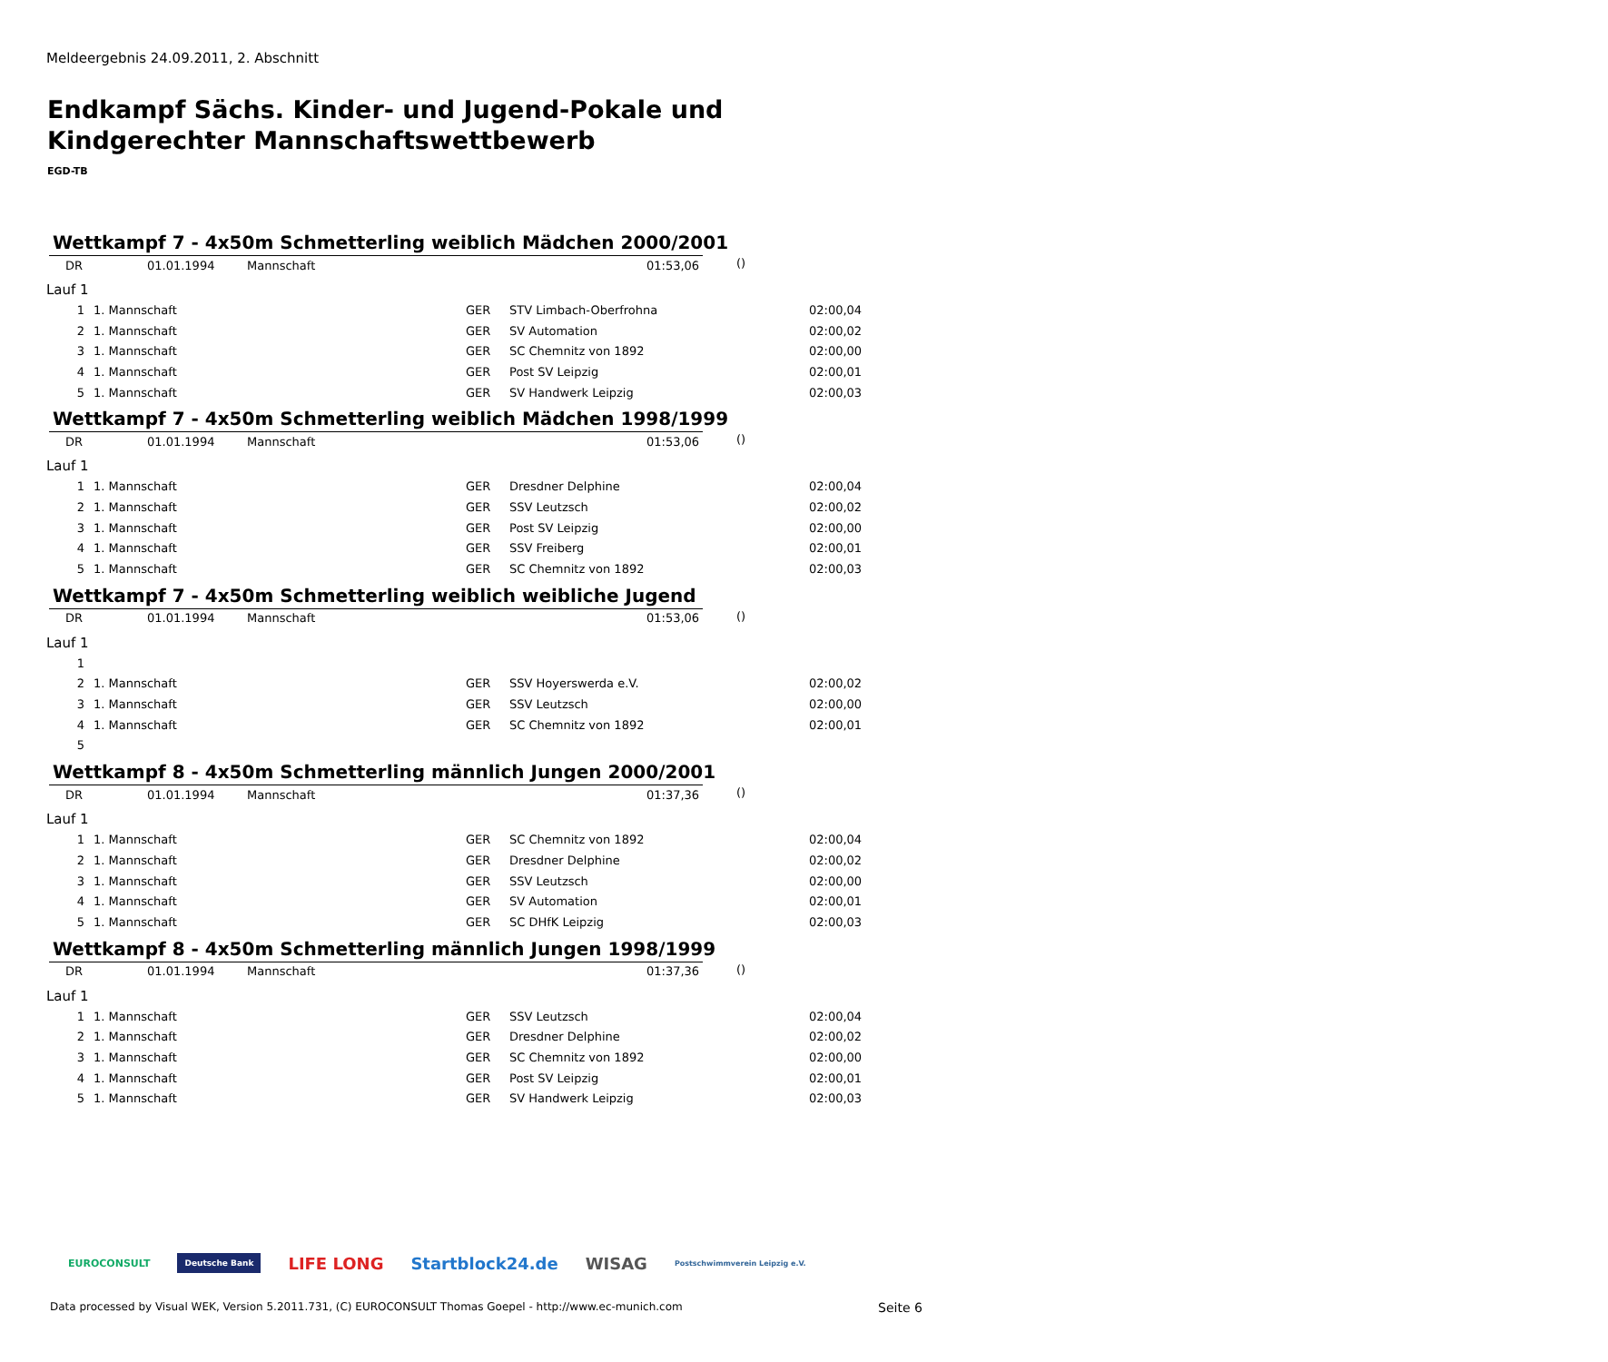Meldeergebnis 24.09.2011, 2. Abschnitt
Endkampf Sächs. Kinder- und Jugend-Pokale und
Kindgerechter Mannschaftswettbewerb
EGD-TB
Wettkampf 7 - 4x50m Schmetterling weiblich Mädchen 2000/2001
| DR | 01.01.1994 | Mannschaft | 01:53,06 | |
()
Lauf 1
| 1 | 1. Mannschaft | GER | STV Limbach-Oberfrohna | 02:00,04 |
| 2 | 1. Mannschaft | GER | SV Automation | 02:00,02 |
| 3 | 1. Mannschaft | GER | SC Chemnitz von 1892 | 02:00,00 |
| 4 | 1. Mannschaft | GER | Post SV Leipzig | 02:00,01 |
| 5 | 1. Mannschaft | GER | SV Handwerk Leipzig | 02:00,03 |
Wettkampf 7 - 4x50m Schmetterling weiblich Mädchen 1998/1999
| DR | 01.01.1994 | Mannschaft | 01:53,06 |
()
Lauf 1
| 1 | 1. Mannschaft | GER | Dresdner Delphine | 02:00,04 |
| 2 | 1. Mannschaft | GER | SSV Leutzsch | 02:00,02 |
| 3 | 1. Mannschaft | GER | Post SV Leipzig | 02:00,00 |
| 4 | 1. Mannschaft | GER | SSV Freiberg | 02:00,01 |
| 5 | 1. Mannschaft | GER | SC Chemnitz von 1892 | 02:00,03 |
Wettkampf 7 - 4x50m Schmetterling weiblich weibliche Jugend
| DR | 01.01.1994 | Mannschaft | 01:53,06 |
()
Lauf 1
| 1 | | | | |
| 2 | 1. Mannschaft | GER | SSV Hoyerswerda e.V. | 02:00,02 |
| 3 | 1. Mannschaft | GER | SSV Leutzsch | 02:00,00 |
| 4 | 1. Mannschaft | GER | SC Chemnitz von 1892 | 02:00,01 |
| 5 | | | | |
Wettkampf 8 - 4x50m Schmetterling männlich Jungen 2000/2001
| DR | 01.01.1994 | Mannschaft | 01:37,36 |
()
Lauf 1
| 1 | 1. Mannschaft | GER | SC Chemnitz von 1892 | 02:00,04 |
| 2 | 1. Mannschaft | GER | Dresdner Delphine | 02:00,02 |
| 3 | 1. Mannschaft | GER | SSV Leutzsch | 02:00,00 |
| 4 | 1. Mannschaft | GER | SV Automation | 02:00,01 |
| 5 | 1. Mannschaft | GER | SC DHfK Leipzig | 02:00,03 |
Wettkampf 8 - 4x50m Schmetterling männlich Jungen 1998/1999
| DR | 01.01.1994 | Mannschaft | 01:37,36 |
()
Lauf 1
| 1 | 1. Mannschaft | GER | SSV Leutzsch | 02:00,04 |
| 2 | 1. Mannschaft | GER | Dresdner Delphine | 02:00,02 |
| 3 | 1. Mannschaft | GER | SC Chemnitz von 1892 | 02:00,00 |
| 4 | 1. Mannschaft | GER | Post SV Leipzig | 02:00,01 |
| 5 | 1. Mannschaft | GER | SV Handwerk Leipzig | 02:00,03 |
EUROCONSULT Deutsche Bank LIFE LONG Startblock24.de WISAG Postschwimmverein Leipzig e.V.
Data processed by Visual WEK, Version 5.2011.731, (C) EUROCONSULT Thomas Goepel - http://www.ec-munich.com
Seite 6